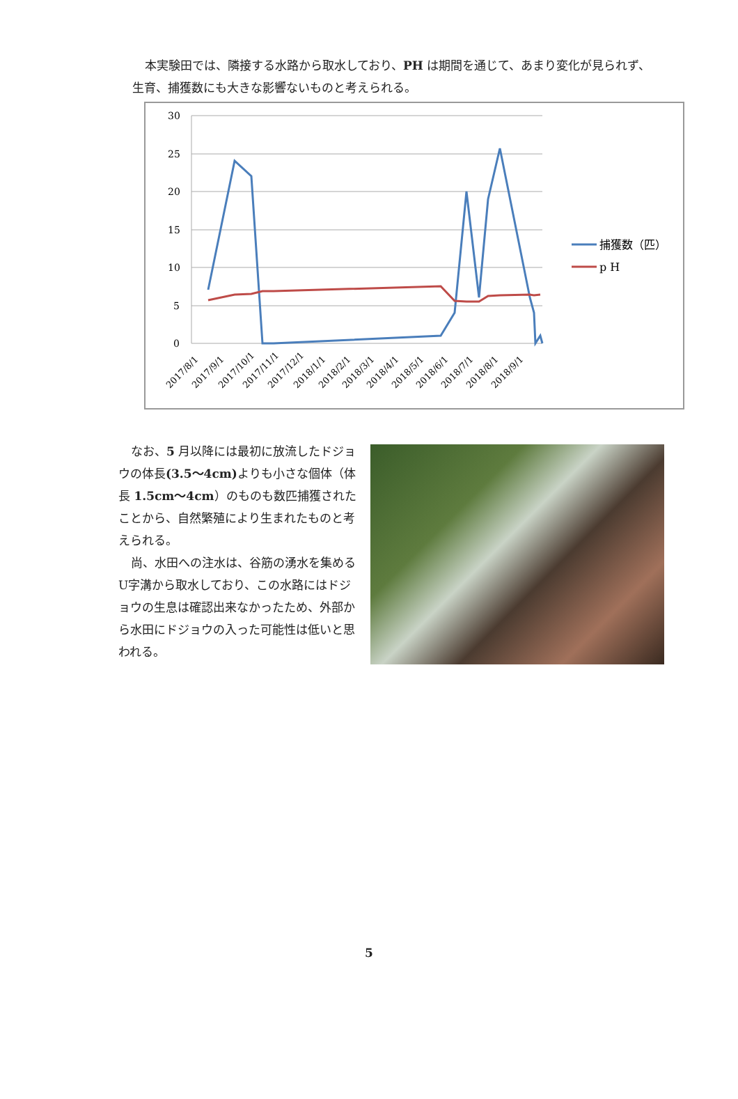本実験田では、隣接する水路から取水しており、PH は期間を通じて、あまり変化が見られず、生育、捕獲数にも大きな影響ないものと考えられる。
30
25
20
15
10
5
0
2017/8/1
2017/9/1
2017/10/1
2017/11/1
2017/12/1
2018/1/1
2018/2/1
2018/3/1
2018/4/1
2018/5/1
2018/6/1
2018/7/1
2018/8/1
2018/9/1
捕獲数（匹）
p H
なお、5 月以降には最初に放流したドジョウの体長(3.5～4cm) よりも小さな個体（体長 1.5cm～4cm）のものも数匹捕獲されたことから、自然繁殖により生まれたものと考えられる。
尚、水田への注水は、谷筋の湧水を集めるU字溝から取水しており、この水路にはドジョウの生息は確認出来なかったため、外部から水田にドジョウの入った可能性は低いと思われる。
5